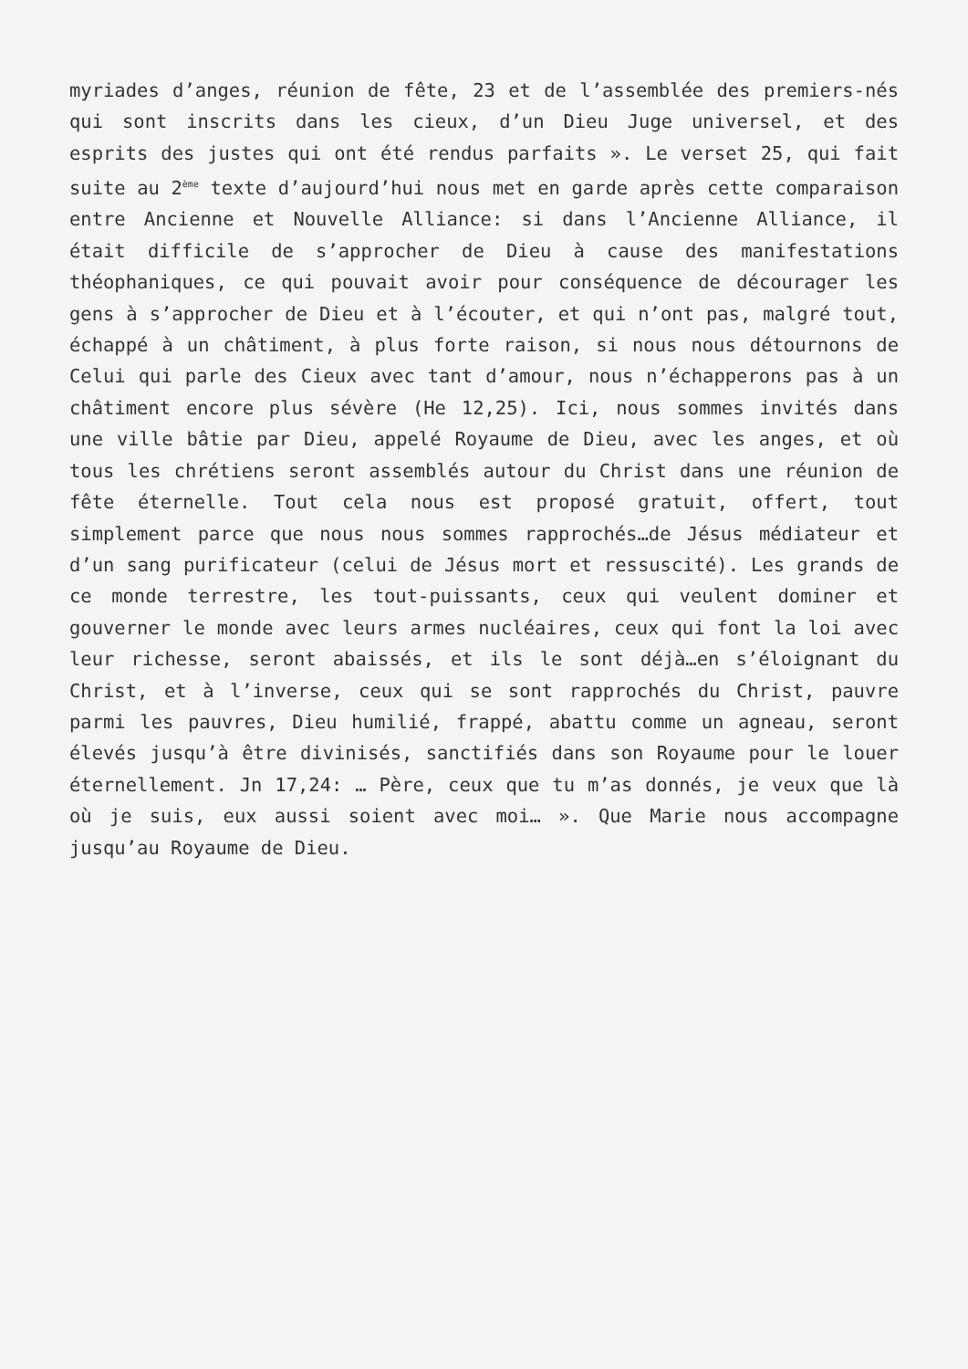myriades d’anges, réunion de fête, 23 et de l’assemblée des premiers-nés qui sont inscrits dans les cieux, d’un Dieu Juge universel, et des esprits des justes qui ont été rendus parfaits ». Le verset 25, qui fait suite au 2<sup>ème</sup> texte d’aujourd’hui nous met en garde après cette comparaison entre Ancienne et Nouvelle Alliance: si dans l’Ancienne Alliance, il était difficile de s’approcher de Dieu à cause des manifestations théophaniques, ce qui pouvait avoir pour conséquence de décourager les gens à s’approcher de Dieu et à l’écouter, et qui n’ont pas, malgré tout, échappé à un châtiment, à plus forte raison, si nous nous détournons de Celui qui parle des Cieux avec tant d’amour, nous n’échapperons pas à un châtiment encore plus sévère (He 12,25). Ici, nous sommes invités dans une ville bâtie par Dieu, appelé Royaume de Dieu, avec les anges, et où tous les chrétiens seront assemblés autour du Christ dans une réunion de fête éternelle. Tout cela nous est proposé gratuit, offert, tout simplement parce que nous nous sommes rapprochés…de Jésus médiateur et d’un sang purificateur (celui de Jésus mort et ressuscité). Les grands de ce monde terrestre, les tout-puissants, ceux qui veulent dominer et gouverner le monde avec leurs armes nucléaires, ceux qui font la loi avec leur richesse, seront abaissés, et ils le sont déjà…en s’éloignant du Christ, et à l’inverse, ceux qui se sont rapprochés du Christ, pauvre parmi les pauvres, Dieu humilié, frappé, abattu comme un agneau, seront élevés jusqu’à être divinisés, sanctifiés dans son Royaume pour le louer éternellement. Jn 17,24: … Père, ceux que tu m’as donnés, je veux que là où je suis, eux aussi soient avec moi… ». Que Marie nous accompagne jusqu’au Royaume de Dieu.